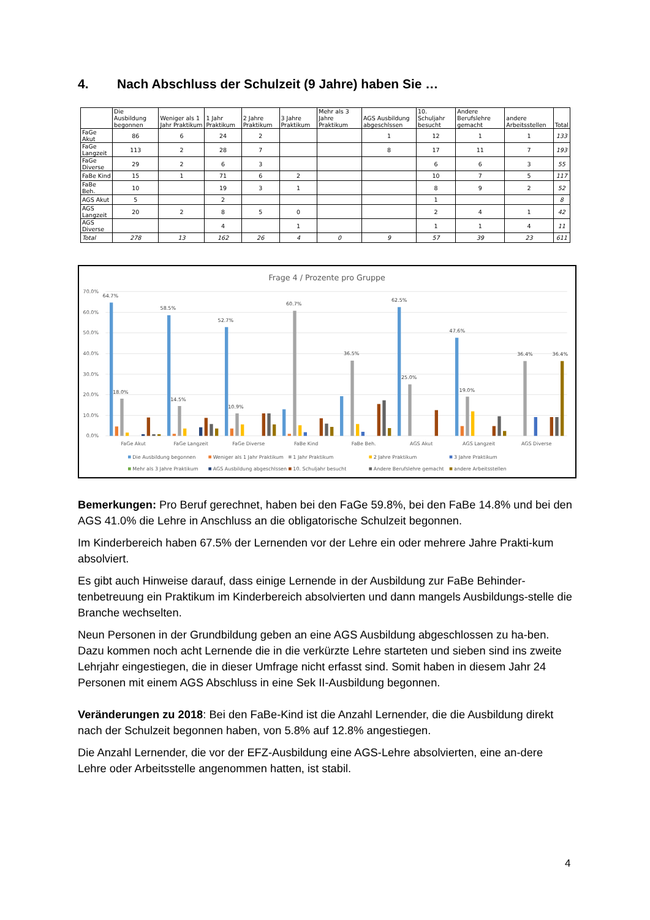4. Nach Abschluss der Schulzeit (9 Jahre) haben Sie …
| | Die Ausbildung begonnen | Weniger als 1 Jahr Praktikum | 1 Jahr Praktikum | 2 Jahre Praktikum | 3 Jahre Praktikum | Mehr als 3 Jahre Praktikum | AGS Ausbildung abgeschlssen | 10. Schuljahr besucht | Andere Berufslehre gemacht | andere Arbeitsstellen | Total |
| --- | --- | --- | --- | --- | --- | --- | --- | --- | --- | --- | --- |
| FaGe Akut | 86 | 6 | 24 | 2 | | | 1 | 12 | 1 | 1 | 133 |
| FaGe Langzeit | 113 | 2 | 28 | 7 | | | 8 | 17 | 11 | 7 | 193 |
| FaGe Diverse | 29 | 2 | 6 | 3 | | | | 6 | 6 | 3 | 55 |
| FaBe Kind | 15 | 1 | 71 | 6 | 2 | | | 10 | 7 | 5 | 117 |
| FaBe Beh. | 10 | | 19 | 3 | 1 | | | 8 | 9 | 2 | 52 |
| AGS Akut | 5 | | 2 | | | | | 1 | | | 8 |
| AGS Langzeit | 20 | 2 | 8 | 5 | 0 | | | 2 | 4 | 1 | 42 |
| AGS Diverse | | | 4 | | 1 | | | 1 | 1 | 4 | 11 |
| Total | 278 | 13 | 162 | 26 | 4 | 0 | 9 | 57 | 39 | 23 | 611 |
Frage 4 / Prozente pro Gruppe
70.0%
60.0%
50.0%
40.0%
30.0%
20.0%
10.0%
0.0%
64.7%
58.5%
52.7%
60.7%
36.5%
62.5%
47.6%
36.4%
36.4%
18.0%
14.5%
10.9%
25.0%
19.0%
FaGe Akut
FaGe Langzeit
FaGe Diverse
FaBe Kind
FaBe Beh.
AGS Akut
AGS Langzeit
AGS Diverse
Die Ausbildung begonnen
Weniger als 1 Jahr Praktikum
1 Jahr Praktikum
2 Jahre Praktikum
3 Jahre Praktikum
Mehr als 3 Jahre Praktikum
AGS Ausbildung abgeschlssen
10. Schuljahr besucht
Andere Berufslehre gemacht
andere Arbeitsstellen
Bemerkungen: Pro Beruf gerechnet, haben bei den FaGe 59.8%, bei den FaBe 14.8% und bei den AGS 41.0% die Lehre in Anschluss an die obligatorische Schulzeit begonnen.
Im Kinderbereich haben 67.5% der Lernenden vor der Lehre ein oder mehrere Jahre Prakti-kum absolviert.
Es gibt auch Hinweise darauf, dass einige Lernende in der Ausbildung zur FaBe Behinder-tenbetreuung ein Praktikum im Kinderbereich absolvierten und dann mangels Ausbildungs-stelle die Branche wechselten.
Neun Personen in der Grundbildung geben an eine AGS Ausbildung abgeschlossen zu ha-ben. Dazu kommen noch acht Lernende die in die verkürzte Lehre starteten und sieben sind ins zweite Lehrjahr eingestiegen, die in dieser Umfrage nicht erfasst sind. Somit haben in diesem Jahr 24 Personen mit einem AGS Abschluss in eine Sek II-Ausbildung begonnen.
Veränderungen zu 2018: Bei den FaBe-Kind ist die Anzahl Lernender, die die Ausbildung direkt nach der Schulzeit begonnen haben, von 5.8% auf 12.8% angestiegen.
Die Anzahl Lernender, die vor der EFZ-Ausbildung eine AGS-Lehre absolvierten, eine an-dere Lehre oder Arbeitsstelle angenommen hatten, ist stabil.
4